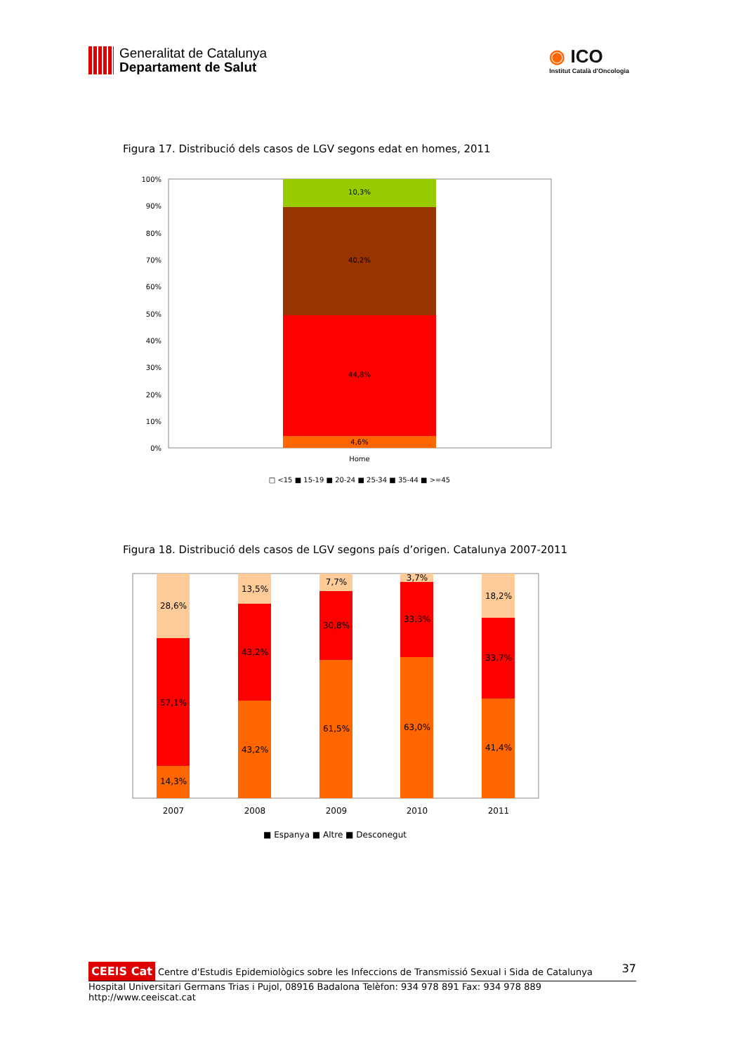Generalitat de Catalunya
Departament de Salut
◉ ICO
Institut Català d'Oncologia
Figura 17. Distribució dels casos de LGV segons edat en homes, 2011
100%
90%
80%
70%
60%
50%
40%
30%
20%
10%
0%
10,3%
40,2%
44,8%
4,6%
Home
□ <15 ■ 15-19 ■ 20-24 ■ 25-34 ■ 35-44 ■ >=45
Figura 18. Distribució dels casos de LGV segons país d’origen. Catalunya 2007-2011
28,6%
57,1%
14,3%
13,5%
43,2%
43,2%
7,7%
30,8%
61,5%
3,7%
33,3%
63,0%
18,2%
33,7%
41,4%
2007
2008
2009
2010
2011
■ Espanya ■ Altre ■ Desconegut
37
CEEIS Cat Centre d'Estudis Epidemiològics sobre les Infeccions de Transmissió Sexual i Sida de Catalunya
Hospital Universitari Germans Trias i Pujol, 08916 Badalona Telèfon: 934 978 891 Fax: 934 978 889 http://www.ceeiscat.cat